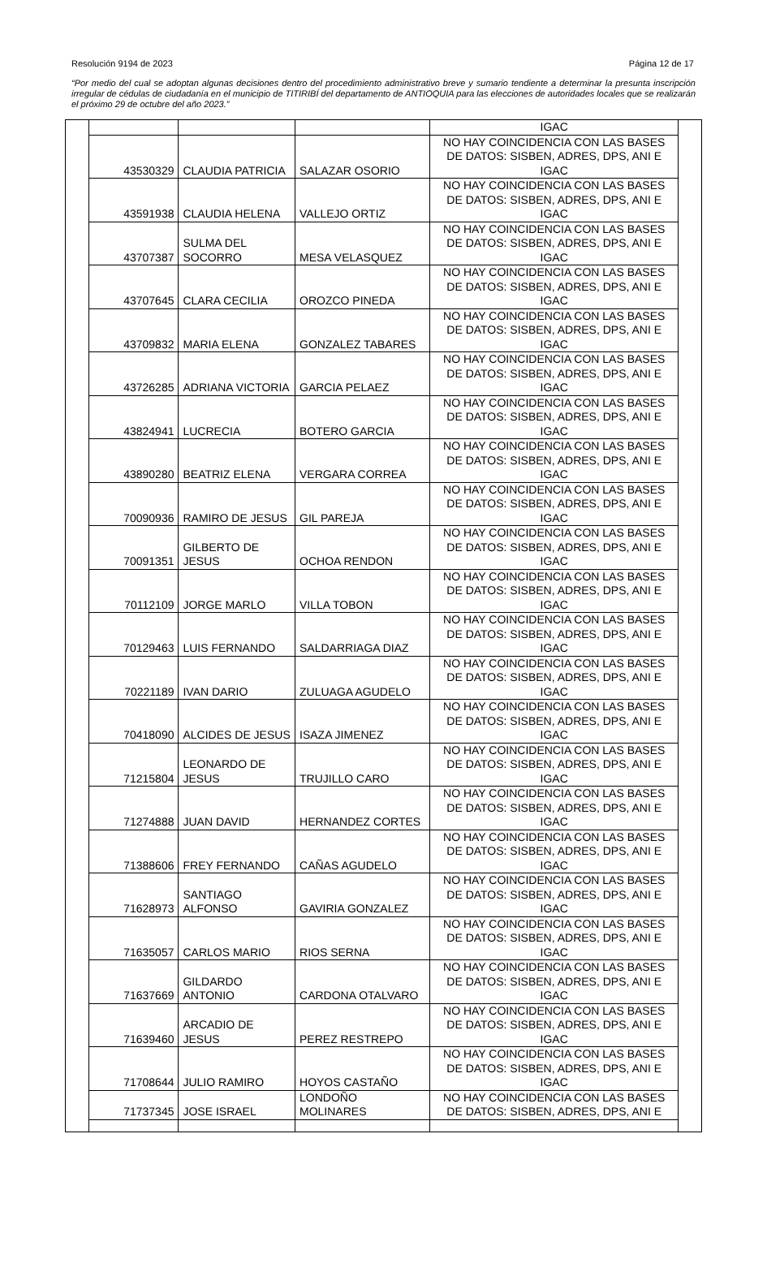Resolución 9194 de 2023 Página 12 de 17
“Por medio del cual se adoptan algunas decisiones dentro del procedimiento administrativo breve y sumario tendiente a determinar la presunta inscripción irregular de cédulas de ciudadanía en el municipio de TITIRIBÍ del departamento de ANTIOQUIA para las elecciones de autoridades locales que se realizarán el próximo 29 de octubre del año 2023.”
| | | | | IGAC | |
| | 43530329 | CLAUDIA PATRICIA | SALAZAR OSORIO | NO HAY COINCIDENCIA CON LAS BASES DE DATOS: SISBEN, ADRES, DPS, ANI E IGAC | |
| | 43591938 | CLAUDIA HELENA | VALLEJO ORTIZ | NO HAY COINCIDENCIA CON LAS BASES DE DATOS: SISBEN, ADRES, DPS, ANI E IGAC | |
| | 43707387 | SULMA DEL SOCORRO | MESA VELASQUEZ | NO HAY COINCIDENCIA CON LAS BASES DE DATOS: SISBEN, ADRES, DPS, ANI E IGAC | |
| | 43707645 | CLARA CECILIA | OROZCO PINEDA | NO HAY COINCIDENCIA CON LAS BASES DE DATOS: SISBEN, ADRES, DPS, ANI E IGAC | |
| | 43709832 | MARIA ELENA | GONZALEZ TABARES | NO HAY COINCIDENCIA CON LAS BASES DE DATOS: SISBEN, ADRES, DPS, ANI E IGAC | |
| | 43726285 | ADRIANA VICTORIA | GARCIA PELAEZ | NO HAY COINCIDENCIA CON LAS BASES DE DATOS: SISBEN, ADRES, DPS, ANI E IGAC | |
| | 43824941 | LUCRECIA | BOTERO GARCIA | NO HAY COINCIDENCIA CON LAS BASES DE DATOS: SISBEN, ADRES, DPS, ANI E IGAC | |
| | 43890280 | BEATRIZ ELENA | VERGARA CORREA | NO HAY COINCIDENCIA CON LAS BASES DE DATOS: SISBEN, ADRES, DPS, ANI E IGAC | |
| | 70090936 | RAMIRO DE JESUS | GIL PAREJA | NO HAY COINCIDENCIA CON LAS BASES DE DATOS: SISBEN, ADRES, DPS, ANI E IGAC | |
| | 70091351 | GILBERTO DE JESUS | OCHOA RENDON | NO HAY COINCIDENCIA CON LAS BASES DE DATOS: SISBEN, ADRES, DPS, ANI E IGAC | |
| | 70112109 | JORGE MARLO | VILLA TOBON | NO HAY COINCIDENCIA CON LAS BASES DE DATOS: SISBEN, ADRES, DPS, ANI E IGAC | |
| | 70129463 | LUIS FERNANDO | SALDARRIAGA DIAZ | NO HAY COINCIDENCIA CON LAS BASES DE DATOS: SISBEN, ADRES, DPS, ANI E IGAC | |
| | 70221189 | IVAN DARIO | ZULUAGA AGUDELO | NO HAY COINCIDENCIA CON LAS BASES DE DATOS: SISBEN, ADRES, DPS, ANI E IGAC | |
| | 70418090 | ALCIDES DE JESUS | ISAZA JIMENEZ | NO HAY COINCIDENCIA CON LAS BASES DE DATOS: SISBEN, ADRES, DPS, ANI E IGAC | |
| | 71215804 | LEONARDO DE JESUS | TRUJILLO CARO | NO HAY COINCIDENCIA CON LAS BASES DE DATOS: SISBEN, ADRES, DPS, ANI E IGAC | |
| | 71274888 | JUAN DAVID | HERNANDEZ CORTES | NO HAY COINCIDENCIA CON LAS BASES DE DATOS: SISBEN, ADRES, DPS, ANI E IGAC | |
| | 71388606 | FREY FERNANDO | CAÑAS AGUDELO | NO HAY COINCIDENCIA CON LAS BASES DE DATOS: SISBEN, ADRES, DPS, ANI E IGAC | |
| | 71628973 | SANTIAGO ALFONSO | GAVIRIA GONZALEZ | NO HAY COINCIDENCIA CON LAS BASES DE DATOS: SISBEN, ADRES, DPS, ANI E IGAC | |
| | 71635057 | CARLOS MARIO | RIOS SERNA | NO HAY COINCIDENCIA CON LAS BASES DE DATOS: SISBEN, ADRES, DPS, ANI E IGAC | |
| | 71637669 | GILDARDO ANTONIO | CARDONA OTALVARO | NO HAY COINCIDENCIA CON LAS BASES DE DATOS: SISBEN, ADRES, DPS, ANI E IGAC | |
| | 71639460 | ARCADIO DE JESUS | PEREZ RESTREPO | NO HAY COINCIDENCIA CON LAS BASES DE DATOS: SISBEN, ADRES, DPS, ANI E IGAC | |
| | 71708644 | JULIO RAMIRO | HOYOS CASTAÑO | NO HAY COINCIDENCIA CON LAS BASES DE DATOS: SISBEN, ADRES, DPS, ANI E IGAC | |
| | 71737345 | JOSE ISRAEL | LONDOÑO MOLINARES | NO HAY COINCIDENCIA CON LAS BASES DE DATOS: SISBEN, ADRES, DPS, ANI E | |